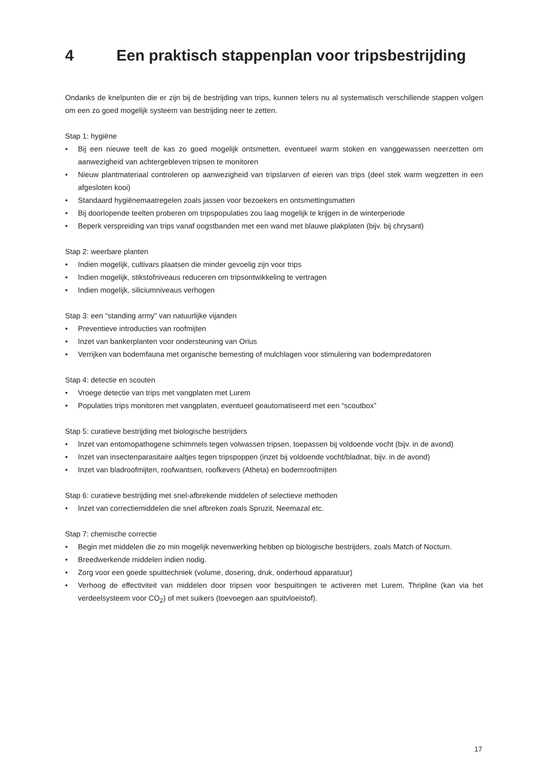4 Een praktisch stappenplan voor tripsbestrijding
Ondanks de knelpunten die er zijn bij de bestrijding van trips, kunnen telers nu al systematisch verschillende stappen volgen om een zo goed mogelijk systeem van bestrijding neer te zetten.
Stap 1: hygiëne
• Bij een nieuwe teelt de kas zo goed mogelijk ontsmetten, eventueel warm stoken en vanggewassen neerzetten om aanwezigheid van achtergebleven tripsen te monitoren
• Nieuw plantmateriaal controleren op aanwezigheid van tripslarven of eieren van trips (deel stek warm wegzetten in een afgesloten kooi)
• Standaard hygiënemaatregelen zoals jassen voor bezoekers en ontsmettingsmatten
• Bij doorlopende teelten proberen om tripspopulaties zou laag mogelijk te krijgen in de winterperiode
• Beperk verspreiding van trips vanaf oogstbanden met een wand met blauwe plakplaten (bijv. bij chrysant)
Stap 2: weerbare planten
• Indien mogelijk, cultivars plaatsen die minder gevoelig zijn voor trips
• Indien mogelijk, stikstofniveaus reduceren om tripsontwikkeling te vertragen
• Indien mogelijk, siliciumniveaus verhogen
Stap 3: een “standing army” van natuurlijke vijanden
• Preventieve introducties van roofmijten
• Inzet van bankerplanten voor ondersteuning van Orius
• Verrijken van bodemfauna met organische bemesting of mulchlagen voor stimulering van bodempredatoren
Stap 4: detectie en scouten
• Vroege detectie van trips met vangplaten met Lurem
• Populaties trips monitoren met vangplaten, eventueel geautomatiseerd met een “scoutbox”
Stap 5: curatieve bestrijding met biologische bestrijders
• Inzet van entomopathogene schimmels tegen volwassen tripsen, toepassen bij voldoende vocht (bijv. in de avond)
• Inzet van insectenparasitaire aaltjes tegen tripspoppen (inzet bij voldoende vocht/bladnat, bijv. in de avond)
• Inzet van bladroofmijten, roofwantsen, roofkevers (Atheta) en bodemroofmijten
Stap 6: curatieve bestrijding met snel-afbrekende middelen of selectieve methoden
• Inzet van correctiemiddelen die snel afbreken zoals Spruzit, Neemazal etc.
Stap 7: chemische correctie
• Begin met middelen die zo min mogelijk nevenwerking hebben op biologische bestrijders, zoals Match of Nocturn.
• Breedwerkende middelen indien nodig.
• Zorg voor een goede spuittechniek (volume, dosering, druk, onderhoud apparatuur)
• Verhoog de effectiviteit van middelen door tripsen voor bespuitingen te activeren met Lurem, Thripline (kan via het verdeelsysteem voor CO<sub>2</sub>) of met suikers (toevoegen aan spuitvloeistof).
17